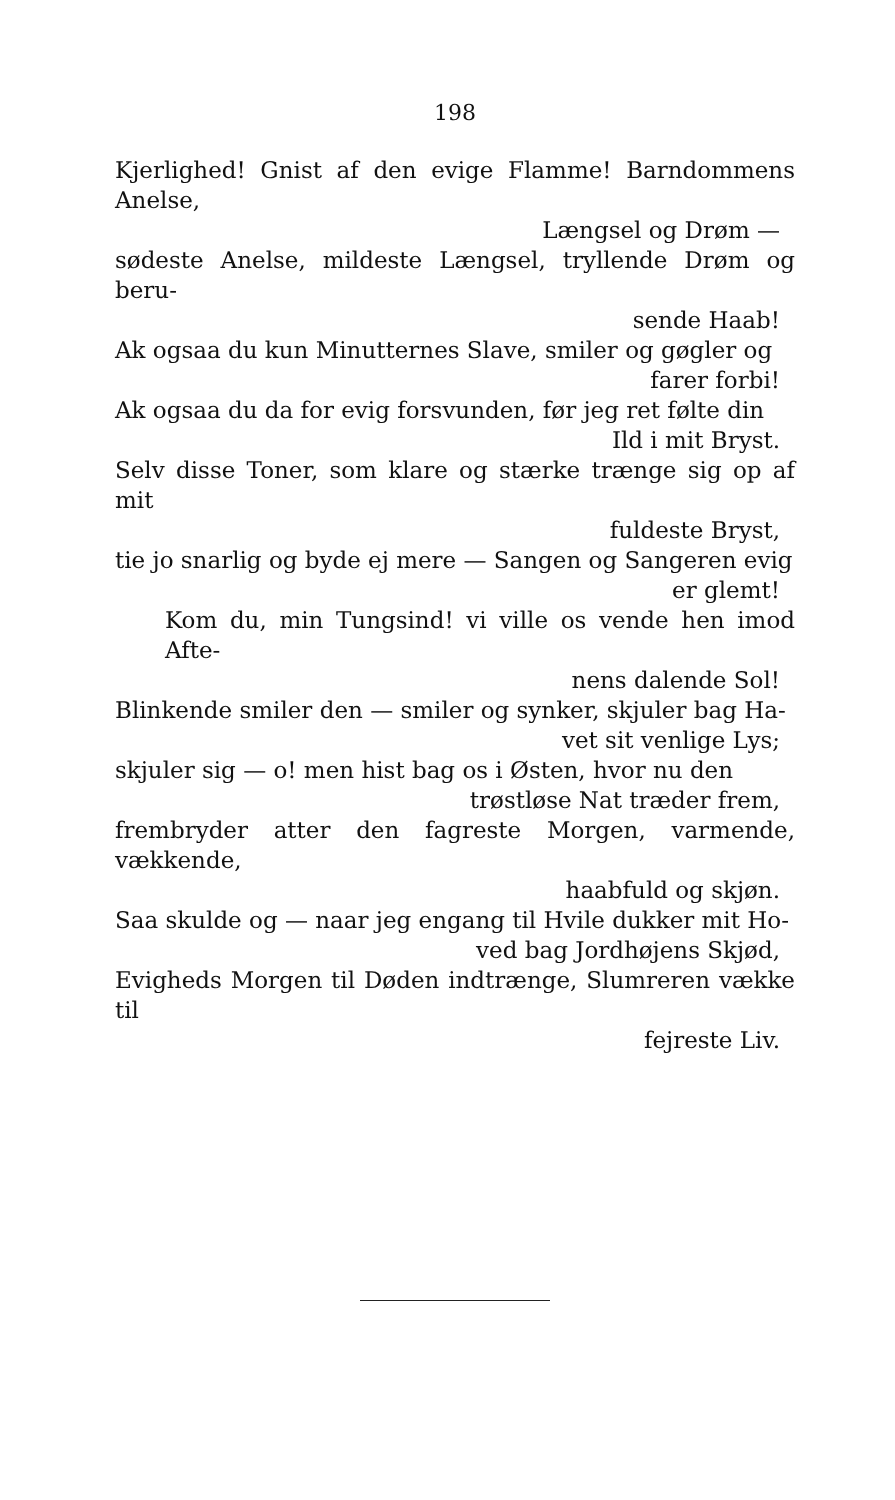198
Kjerlighed! Gnist af den evige Flamme! Barndommens Anelse,
Længsel og Drøm —
sødeste Anelse, mildeste Længsel, tryllende Drøm og beru-
sende Haab!
Ak ogsaa du kun Minutternes Slave, smiler og gøgler og
farer forbi!
Ak ogsaa du da for evig forsvunden, før jeg ret følte din
Ild i mit Bryst.
Selv disse Toner, som klare og stærke trænge sig op af mit
fuldeste Bryst,
tie jo snarlig og byde ej mere — Sangen og Sangeren evig
er glemt!
Kom du, min Tungsind! vi ville os vende hen imod Afte-
nens dalende Sol!
Blinkende smiler den — smiler og synker, skjuler bag Ha-
vet sit venlige Lys;
skjuler sig — o! men hist bag os i Østen, hvor nu den
trøstløse Nat træder frem,
frembryder atter den fagreste Morgen, varmende, vækkende,
haabfuld og skjøn.
Saa skulde og — naar jeg engang til Hvile dukker mit Ho-
ved bag Jordhøjens Skjød,
Evigheds Morgen til Døden indtrænge, Slumreren vække til
fejreste Liv.